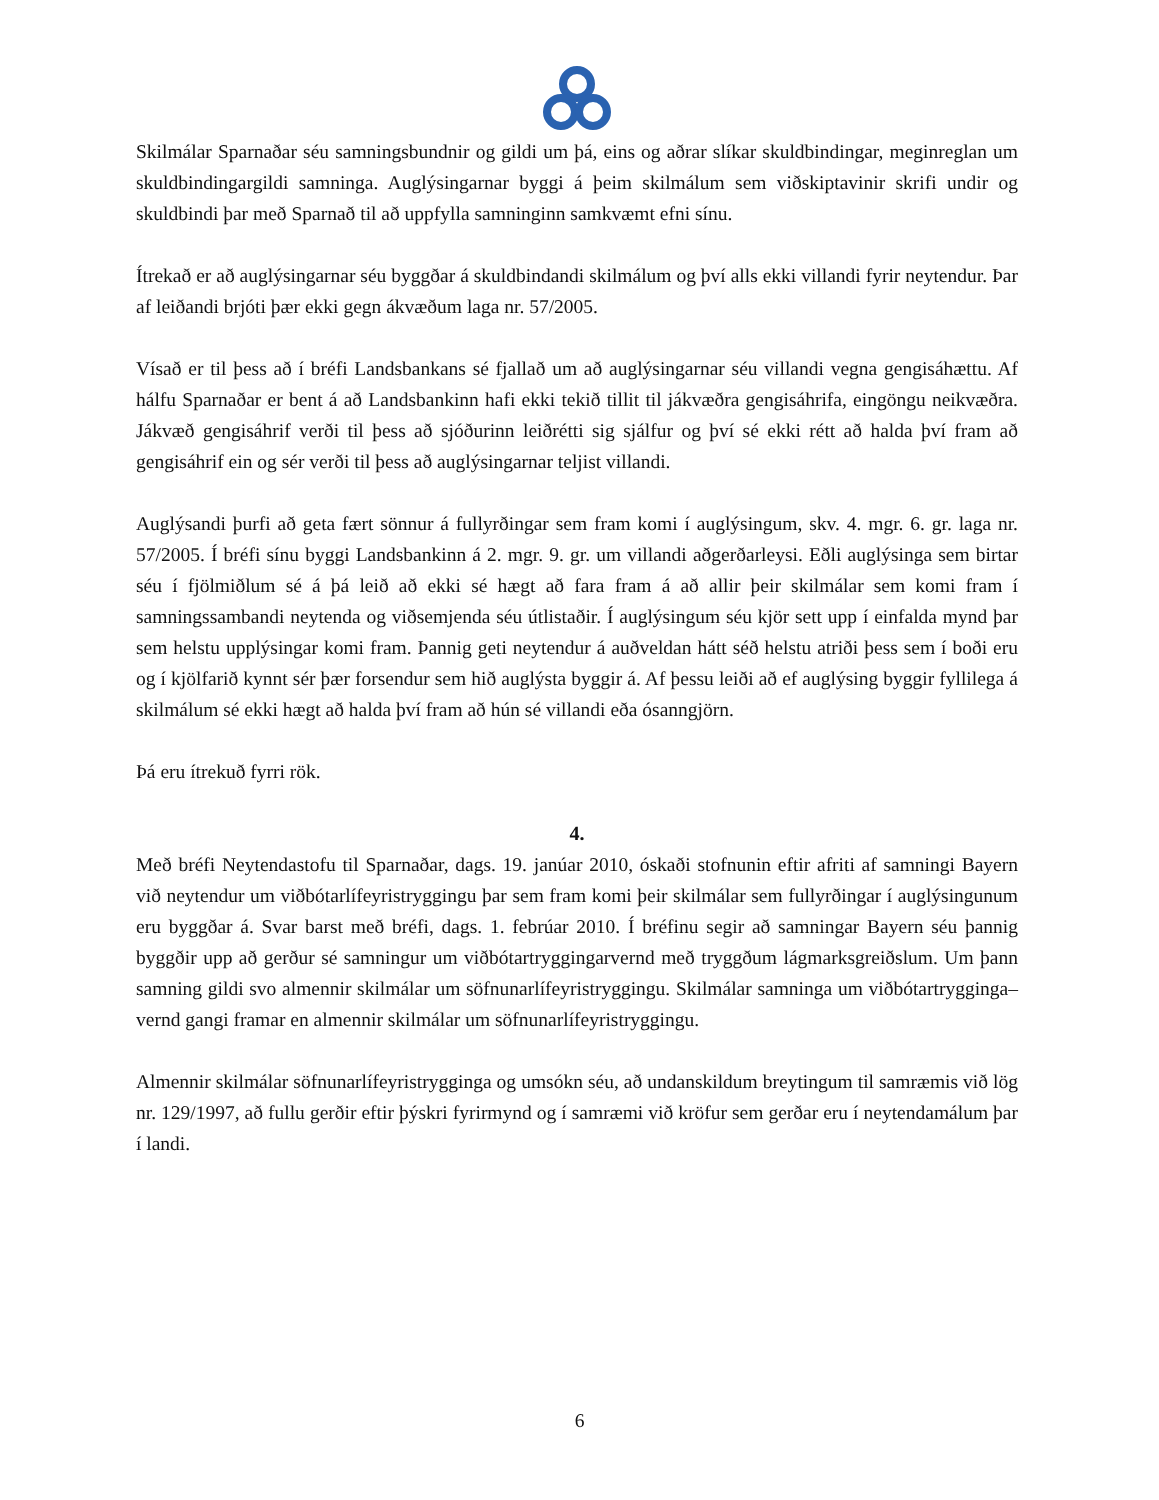Skilmálar Sparnaðar séu samningsbundnir og gildi um þá, eins og aðrar slíkar skuldbindingar, meginreglan um skuldbindingargildi samninga. Auglýsingarnar byggi á þeim skilmálum sem viðskiptavinir skrifi undir og skuldbindi þar með Sparnað til að uppfylla samninginn samkvæmt efni sínu.
Ítrekað er að auglýsingarnar séu byggðar á skuldbindandi skilmálum og því alls ekki villandi fyrir neytendur. Þar af leiðandi brjóti þær ekki gegn ákvæðum laga nr. 57/2005.
Vísað er til þess að í bréfi Landsbankans sé fjallað um að auglýsingarnar séu villandi vegna gengisáhættu. Af hálfu Sparnaðar er bent á að Landsbankinn hafi ekki tekið tillit til jákvæðra gengisáhrifa, eingöngu neikvæðra. Jákvæð gengisáhrif verði til þess að sjóðurinn leiðrétti sig sjálfur og því sé ekki rétt að halda því fram að gengisáhrif ein og sér verði til þess að auglýsingarnar teljist villandi.
Auglýsandi þurfi að geta fært sönnur á fullyrðingar sem fram komi í auglýsingum, skv. 4. mgr. 6. gr. laga nr. 57/2005. Í bréfi sínu byggi Landsbankinn á 2. mgr. 9. gr. um villandi aðgerðarleysi. Eðli auglýsinga sem birtar séu í fjölmiðlum sé á þá leið að ekki sé hægt að fara fram á að allir þeir skilmálar sem komi fram í samningssambandi neytenda og viðsemjenda séu útlistaðir. Í auglýsingum séu kjör sett upp í einfalda mynd þar sem helstu upplýsingar komi fram. Þannig geti neytendur á auðveldan hátt séð helstu atriði þess sem í boði eru og í kjölfarið kynnt sér þær forsendur sem hið auglýsta byggir á. Af þessu leiði að ef auglýsing byggir fyllilega á skilmálum sé ekki hægt að halda því fram að hún sé villandi eða ósanngjörn.
Þá eru ítrekuð fyrri rök.
4.
Með bréfi Neytendastofu til Sparnaðar, dags. 19. janúar 2010, óskaði stofnunin eftir afriti af samningi Bayern við neytendur um viðbótarlífeyristryggingu þar sem fram komi þeir skilmálar sem fullyrðingar í auglýsingunum eru byggðar á. Svar barst með bréfi, dags. 1. febrúar 2010. Í bréfinu segir að samningar Bayern séu þannig byggðir upp að gerður sé samningur um viðbótartryggingarvernd með tryggðum lágmarksgreiðslum. Um þann samning gildi svo almennir skilmálar um söfnunarlífeyristryggingu. Skilmálar samninga um viðbótartrygginga–vernd gangi framar en almennir skilmálar um söfnunarlífeyristryggingu.
Almennir skilmálar söfnunarlífeyristrygginga og umsókn séu, að undanskildum breytingum til samræmis við lög nr. 129/1997, að fullu gerðir eftir þýskri fyrirmynd og í samræmi við kröfur sem gerðar eru í neytendamálum þar í landi.
6